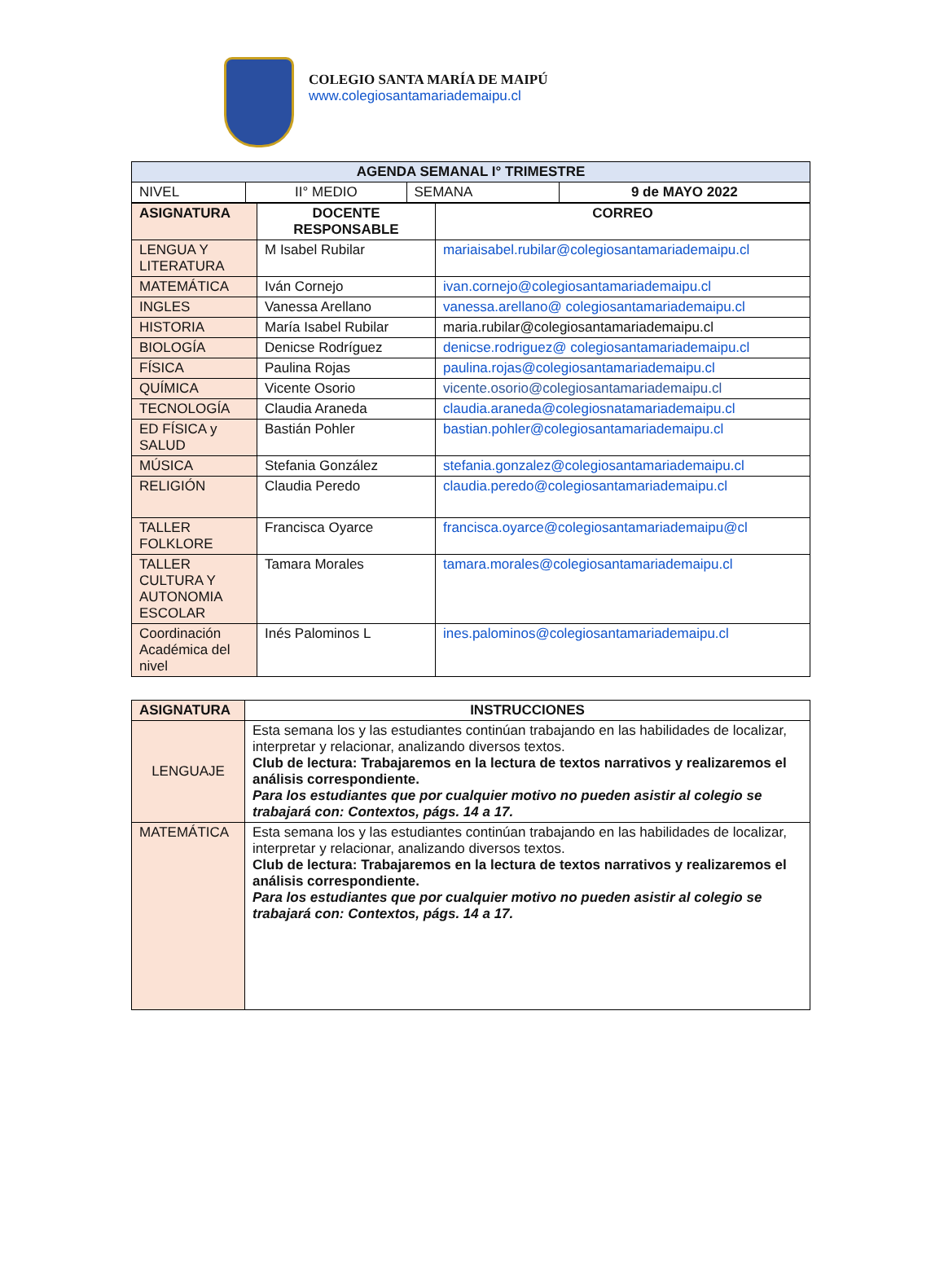COLEGIO SANTA MARÍA DE MAIPÚ
www.colegiosantamariademaipu.cl
| AGENDA SEMANAL I° TRIMESTRE | | | |
| --- | --- | --- | --- |
| NIVEL | II° MEDIO | SEMANA | 9 de MAYO 2022 |
| ASIGNATURA | DOCENTE RESPONSABLE | CORREO |
| --- | --- | --- |
| LENGUA Y LITERATURA | M Isabel Rubilar | mariaisabel.rubilar@colegiosantamariademaipu.cl |
| MATEMÁTICA | Iván Cornejo | ivan.cornejo@colegiosantamariademaipu.cl |
| INGLES | Vanessa Arellano | vanessa.arellano@ colegiosantamariademaipu.cl |
| HISTORIA | María Isabel Rubilar | maria.rubilar@colegiosantamariademaipu.cl |
| BIOLOGÍA | Denicse Rodríguez | denicse.rodriguez@ colegiosantamariademaipu.cl |
| FÍSICA | Paulina Rojas | paulina.rojas@colegiosantamariademaipu.cl |
| QUÍMICA | Vicente Osorio | vicente.osorio@colegiosantamariademaipu.cl |
| TECNOLOGÍA | Claudia Araneda | claudia.araneda@colegiosnatamariademaipu.cl |
| ED FÍSICA y SALUD | Bastián Pohler | bastian.pohler@colegiosantamariademaipu.cl |
| MÚSICA | Stefania González | stefania.gonzalez@colegiosantamariademaipu.cl |
| RELIGIÓN | Claudia Peredo | claudia.peredo@colegiosantamariademaipu.cl |
| TALLER FOLKLORE | Francisca Oyarce | francisca.oyarce@colegiosantamariademaipu@cl |
| TALLER CULTURA Y AUTONOMIA ESCOLAR | Tamara Morales | tamara.morales@colegiosantamariademaipu.cl |
| Coordinación Académica del nivel | Inés Palominos L | ines.palominos@colegiosantamariademaipu.cl |
| ASIGNATURA | INSTRUCCIONES |
| --- | --- |
| LENGUAJE | Esta semana los y las estudiantes continúan trabajando en las habilidades de localizar, interpretar y relacionar, analizando diversos textos. Club de lectura: Trabajaremos en la lectura de textos narrativos y realizaremos el análisis correspondiente. Para los estudiantes que por cualquier motivo no pueden asistir al colegio se trabajará con: Contextos, págs. 14 a 17. |
| MATEMÁTICA | Esta semana los y las estudiantes continúan trabajando en las habilidades de localizar, interpretar y relacionar, analizando diversos textos. Club de lectura: Trabajaremos en la lectura de textos narrativos y realizaremos el análisis correspondiente. Para los estudiantes que por cualquier motivo no pueden asistir al colegio se trabajará con: Contextos, págs. 14 a 17. |